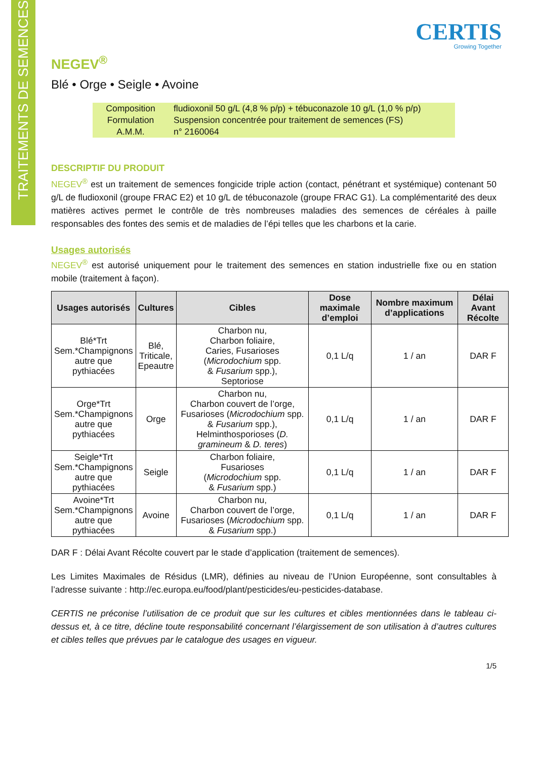TRAITEMENTS DE SEMENCES
CERTIS
Growing Together
NEGEV<sup>®</sup>
Blé • Orge • Seigle • Avoine
| Composition | fludioxonil 50 g/L (4,8 % p/p) + tébuconazole 10 g/L (1,0 % p/p) |
| Formulation | Suspension concentrée pour traitement de semences (FS) |
| A.M.M. | n° 2160064 |
DESCRIPTIF DU PRODUIT
NEGEV<sup>®</sup> est un traitement de semences fongicide triple action (contact, pénétrant et systémique) contenant 50 g/L de fludioxonil (groupe FRAC E2) et 10 g/L de tébuconazole (groupe FRAC G1). La complémentarité des deux matières actives permet le contrôle de très nombreuses maladies des semences de céréales à paille responsables des fontes des semis et de maladies de l’épi telles que les charbons et la carie.
Usages autorisés
NEGEV<sup>®</sup> est autorisé uniquement pour le traitement des semences en station industrielle fixe ou en station mobile (traitement à façon).
| Usages autorisés | Cultures | Cibles | Dose maximale d’emploi | Nombre maximum d’applications | Délai Avant Récolte |
| --- | --- | --- | --- | --- | --- |
| Blé*Trt Sem.*Champignons autre que pythiacées | Blé, Triticale, Epeautre | Charbon nu, Charbon foliaire, Caries, Fusarioses ( Microdochium spp. & Fusarium spp.), Septoriose | 0,1 L/q | 1 / an | DAR F |
| Orge*Trt Sem.*Champignons autre que pythiacées | Orge | Charbon nu, Charbon couvert de l’orge, Fusarioses ( Microdochium spp. & Fusarium spp.), Helminthosporioses ( D. gramineum & D. teres ) | 0,1 L/q | 1 / an | DAR F |
| Seigle*Trt Sem.*Champignons autre que pythiacées | Seigle | Charbon foliaire, Fusarioses ( Microdochium spp. & Fusarium spp.) | 0,1 L/q | 1 / an | DAR F |
| Avoine*Trt Sem.*Champignons autre que pythiacées | Avoine | Charbon nu, Charbon couvert de l’orge, Fusarioses ( Microdochium spp. & Fusarium spp.) | 0,1 L/q | 1 / an | DAR F |
DAR F : Délai Avant Récolte couvert par le stade d’application (traitement de semences).
Les Limites Maximales de Résidus (LMR), définies au niveau de l’Union Européenne, sont consultables à l’adresse suivante : http://ec.europa.eu/food/plant/pesticides/eu-pesticides-database.
CERTIS ne préconise l’utilisation de ce produit que sur les cultures et cibles mentionnées dans le tableau ci-dessus et, à ce titre, décline toute responsabilité concernant l’élargissement de son utilisation à d’autres cultures et cibles telles que prévues par le catalogue des usages en vigueur.
1/5